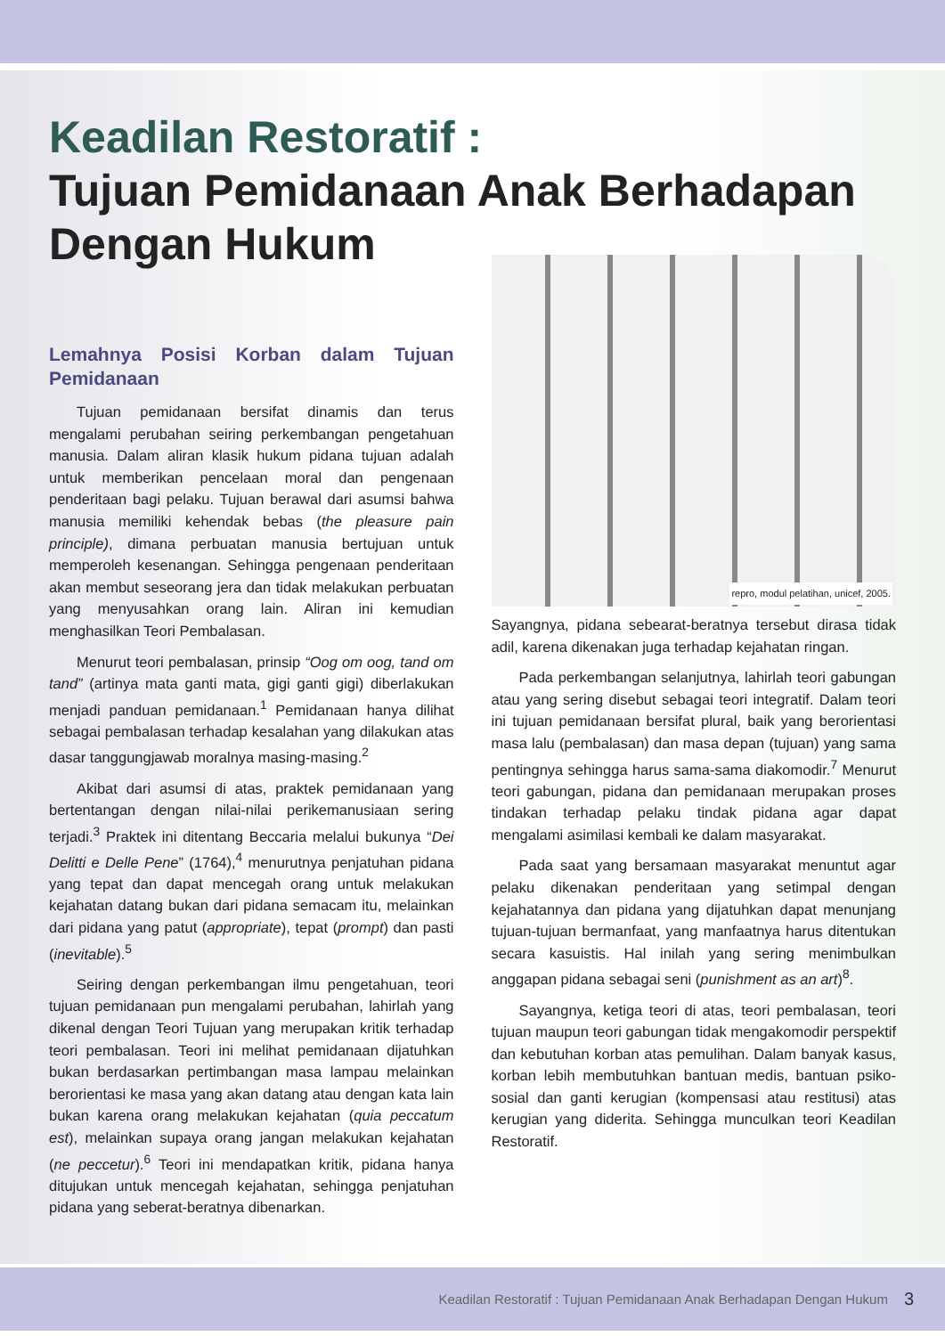Keadilan Restoratif :
Tujuan Pemidanaan Anak Berhadapan Dengan Hukum
Lemahnya Posisi Korban dalam Tujuan Pemidanaan
Tujuan pemidanaan bersifat dinamis dan terus mengalami perubahan seiring perkembangan pengetahuan manusia. Dalam aliran klasik hukum pidana tujuan adalah untuk memberikan pencelaan moral dan pengenaan penderitaan bagi pelaku. Tujuan berawal dari asumsi bahwa manusia memiliki kehendak bebas (the pleasure pain principle), dimana perbuatan manusia bertujuan untuk memperoleh kesenangan. Sehingga pengenaan penderitaan akan membut seseorang jera dan tidak melakukan perbuatan yang menyusahkan orang lain. Aliran ini kemudian menghasilkan Teori Pembalasan.
Menurut teori pembalasan, prinsip “Oog om oog, tand om tand” (artinya mata ganti mata, gigi ganti gigi) diberlakukan menjadi panduan pemidanaan.<sup>1</sup> Pemidanaan hanya dilihat sebagai pembalasan terhadap kesalahan yang dilakukan atas dasar tanggungjawab moralnya masing-masing.<sup>2</sup>
Akibat dari asumsi di atas, praktek pemidanaan yang bertentangan dengan nilai-nilai perikemanusiaan sering terjadi.<sup>3</sup> Praktek ini ditentang Beccaria melalui bukunya “Dei Delitti e Delle Pene” (1764),<sup>4</sup> menurutnya penjatuhan pidana yang tepat dan dapat mencegah orang untuk melakukan kejahatan datang bukan dari pidana semacam itu, melainkan dari pidana yang patut (appropriate), tepat (prompt) dan pasti (inevitable).<sup>5</sup>
Seiring dengan perkembangan ilmu pengetahuan, teori tujuan pemidanaan pun mengalami perubahan, lahirlah yang dikenal dengan Teori Tujuan yang merupakan kritik terhadap teori pembalasan. Teori ini melihat pemidanaan dijatuhkan bukan berdasarkan pertimbangan masa lampau melainkan berorientasi ke masa yang akan datang atau dengan kata lain bukan karena orang melakukan kejahatan (quia peccatum est), melainkan supaya orang jangan melakukan kejahatan (ne peccetur).<sup>6</sup> Teori ini mendapatkan kritik, pidana hanya ditujukan untuk mencegah kejahatan, sehingga penjatuhan pidana yang seberat-beratnya dibenarkan.
repro, modul pelatihan, unicef, 2005.
Sayangnya, pidana sebearat-beratnya tersebut dirasa tidak adil, karena dikenakan juga terhadap kejahatan ringan.
Pada perkembangan selanjutnya, lahirlah teori gabungan atau yang sering disebut sebagai teori integratif. Dalam teori ini tujuan pemidanaan bersifat plural, baik yang berorientasi masa lalu (pembalasan) dan masa depan (tujuan) yang sama pentingnya sehingga harus sama-sama diakomodir.<sup>7</sup> Menurut teori gabungan, pidana dan pemidanaan merupakan proses tindakan terhadap pelaku tindak pidana agar dapat mengalami asimilasi kembali ke dalam masyarakat.
Pada saat yang bersamaan masyarakat menuntut agar pelaku dikenakan penderitaan yang setimpal dengan kejahatannya dan pidana yang dijatuhkan dapat menunjang tujuan-tujuan bermanfaat, yang manfaatnya harus ditentukan secara kasuistis. Hal inilah yang sering menimbulkan anggapan pidana sebagai seni (punishment as an art)<sup>8</sup>.
Sayangnya, ketiga teori di atas, teori pembalasan, teori tujuan maupun teori gabungan tidak mengakomodir perspektif dan kebutuhan korban atas pemulihan. Dalam banyak kasus, korban lebih membutuhkan bantuan medis, bantuan psiko-sosial dan ganti kerugian (kompensasi atau restitusi) atas kerugian yang diderita. Sehingga munculkan teori Keadilan Restoratif.
Keadilan Restoratif : Tujuan Pemidanaan Anak Berhadapan Dengan Hukum 3